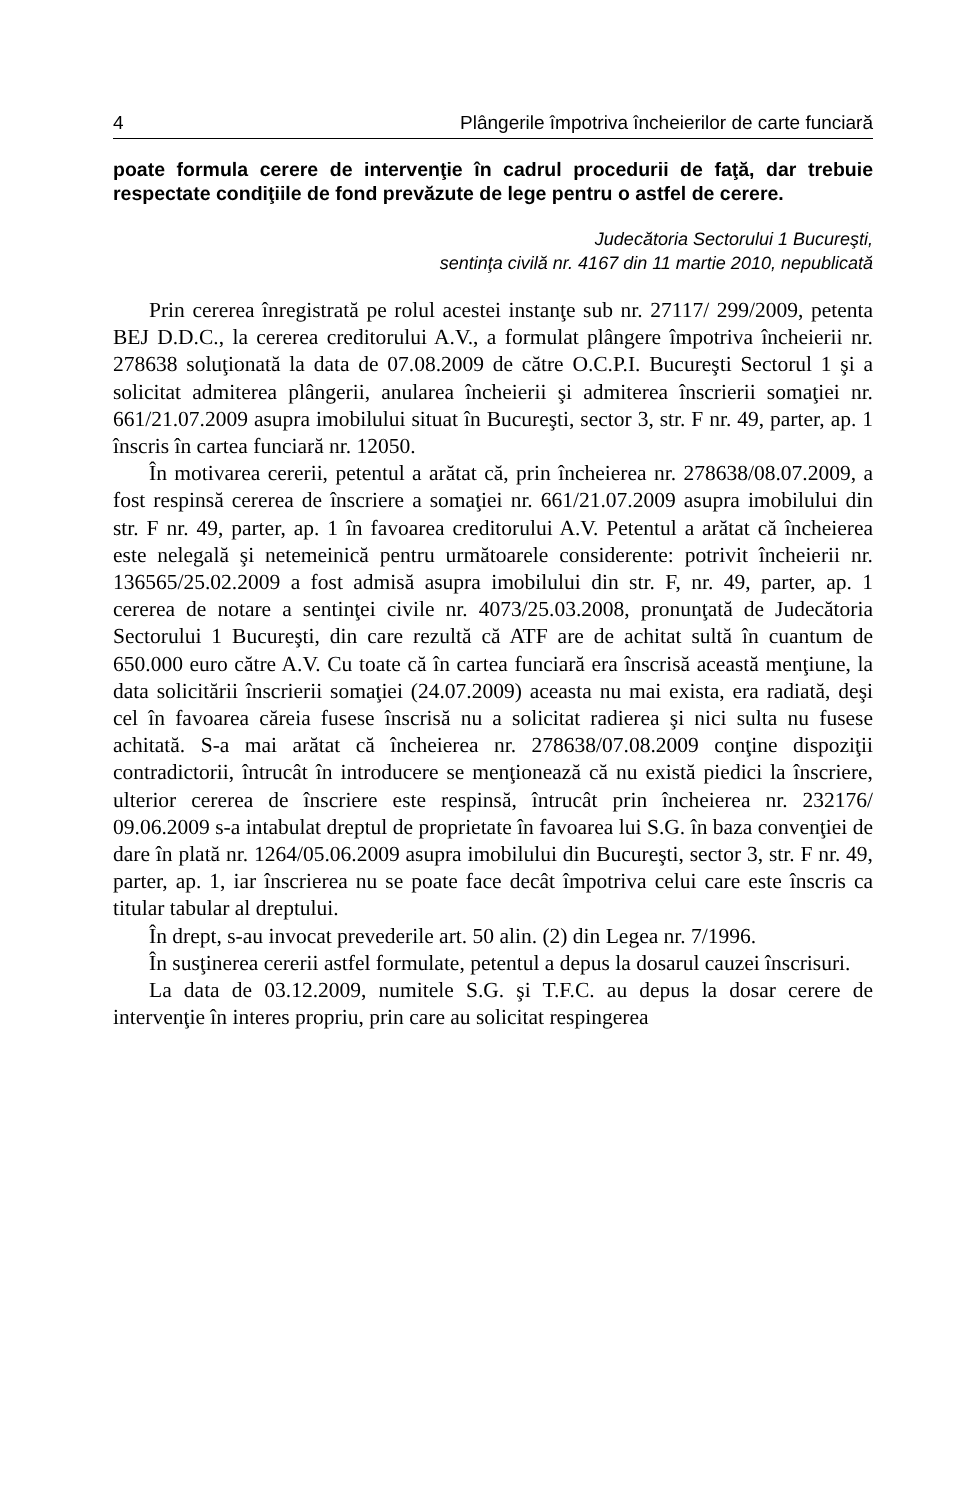4 Plângerile împotriva încheierilor de carte funciară
poate formula cerere de intervenţie în cadrul procedurii de faţă, dar trebuie respectate condiţiile de fond prevăzute de lege pentru o astfel de cerere.
Judecătoria Sectorului 1 Bucureşti,
sentinţa civilă nr. 4167 din 11 martie 2010, nepublicată
Prin cererea înregistrată pe rolul acestei instanţe sub nr. 27117/ 299/2009, petenta BEJ D.D.C., la cererea creditorului A.V., a formulat plângere împotriva încheierii nr. 278638 soluţionată la data de 07.08.2009 de către O.C.P.I. Bucureşti Sectorul 1 şi a solicitat admiterea plângerii, anularea încheierii şi admiterea înscrierii somaţiei nr. 661/21.07.2009 asupra imobilului situat în Bucureşti, sector 3, str. F nr. 49, parter, ap. 1 înscris în cartea funciară nr. 12050.
În motivarea cererii, petentul a arătat că, prin încheierea nr. 278638/08.07.2009, a fost respinsă cererea de înscriere a somaţiei nr. 661/21.07.2009 asupra imobilului din str. F nr. 49, parter, ap. 1 în favoarea creditorului A.V. Petentul a arătat că încheierea este nelegală şi netemeinică pentru următoarele considerente: potrivit încheierii nr. 136565/25.02.2009 a fost admisă asupra imobilului din str. F, nr. 49, parter, ap. 1 cererea de notare a sentinţei civile nr. 4073/25.03.2008, pronunţată de Judecătoria Sectorului 1 Bucureşti, din care rezultă că ATF are de achitat sultă în cuantum de 650.000 euro către A.V. Cu toate că în cartea funciară era înscrisă această menţiune, la data solicitării înscrierii somaţiei (24.07.2009) aceasta nu mai exista, era radiată, deşi cel în favoarea căreia fusese înscrisă nu a solicitat radierea şi nici sulta nu fusese achitată. S-a mai arătat că încheierea nr. 278638/07.08.2009 conţine dispoziţii contradictorii, întrucât în introducere se menţionează că nu există piedici la înscriere, ulterior cererea de înscriere este respinsă, întrucât prin încheierea nr. 232176/ 09.06.2009 s-a intabulat dreptul de proprietate în favoarea lui S.G. în baza convenţiei de dare în plată nr. 1264/05.06.2009 asupra imobilului din Bucureşti, sector 3, str. F nr. 49, parter, ap. 1, iar înscrierea nu se poate face decât împotriva celui care este înscris ca titular tabular al dreptului.
În drept, s-au invocat prevederile art. 50 alin. (2) din Legea nr. 7/1996.
În susţinerea cererii astfel formulate, petentul a depus la dosarul cauzei înscrisuri.
La data de 03.12.2009, numitele S.G. şi T.F.C. au depus la dosar cerere de intervenţie în interes propriu, prin care au solicitat respingerea